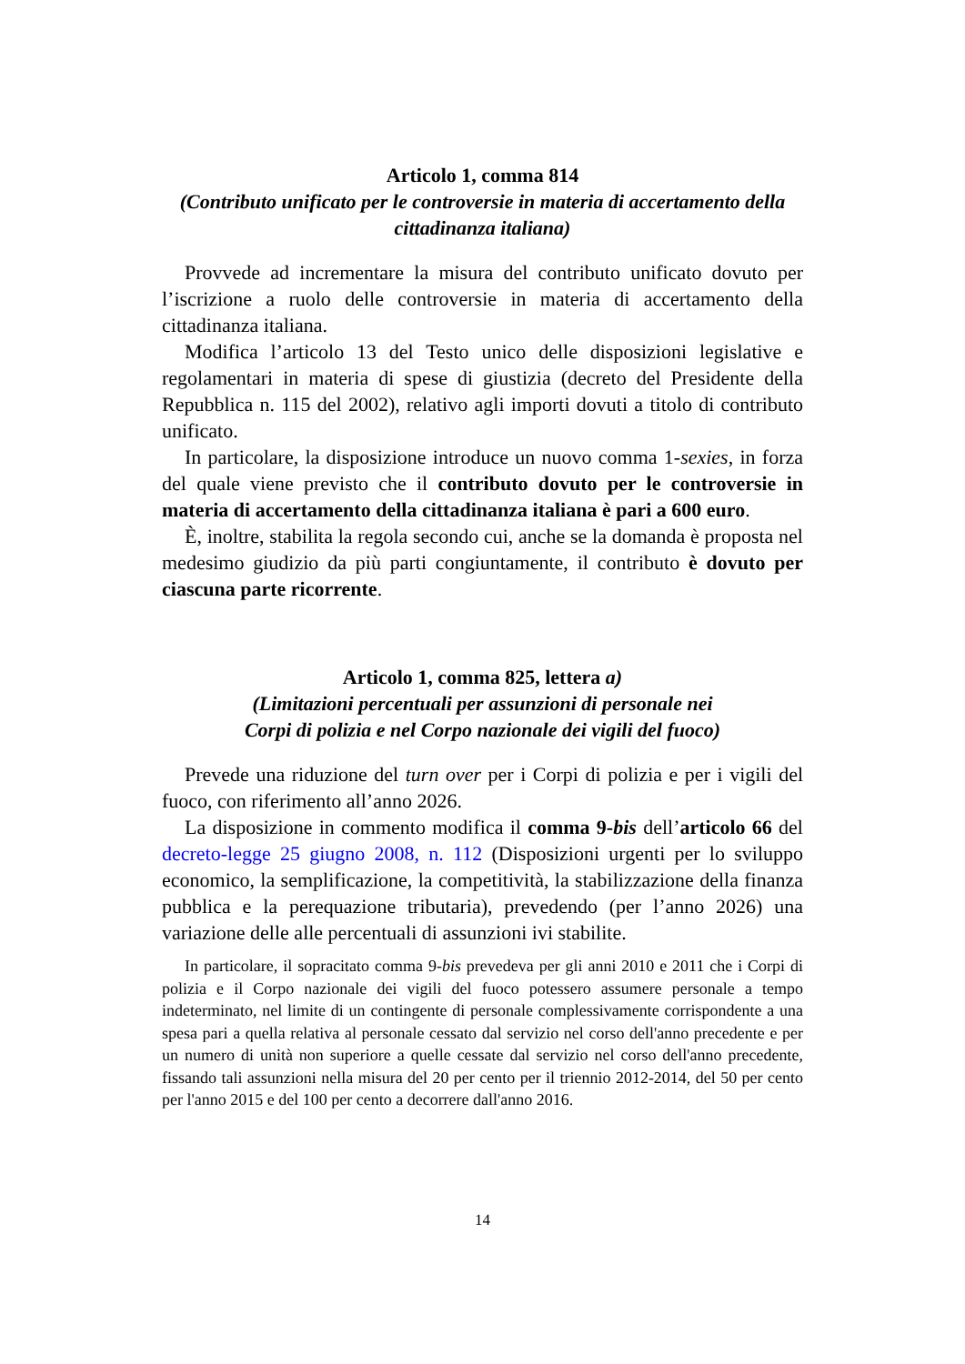Articolo 1, comma 814
(Contributo unificato per le controversie in materia di accertamento della cittadinanza italiana)
Provvede ad incrementare la misura del contributo unificato dovuto per l’iscrizione a ruolo delle controversie in materia di accertamento della cittadinanza italiana.
Modifica l’articolo 13 del Testo unico delle disposizioni legislative e regolamentari in materia di spese di giustizia (decreto del Presidente della Repubblica n. 115 del 2002), relativo agli importi dovuti a titolo di contributo unificato.
In particolare, la disposizione introduce un nuovo comma 1-sexies, in forza del quale viene previsto che il contributo dovuto per le controversie in materia di accertamento della cittadinanza italiana è pari a 600 euro.
È, inoltre, stabilita la regola secondo cui, anche se la domanda è proposta nel medesimo giudizio da più parti congiuntamente, il contributo è dovuto per ciascuna parte ricorrente.
Articolo 1, comma 825, lettera a)
(Limitazioni percentuali per assunzioni di personale nei
Corpi di polizia e nel Corpo nazionale dei vigili del fuoco)
Prevede una riduzione del turn over per i Corpi di polizia e per i vigili del fuoco, con riferimento all’anno 2026.
La disposizione in commento modifica il comma 9-bis dell’articolo 66 del decreto-legge 25 giugno 2008, n. 112 (Disposizioni urgenti per lo sviluppo economico, la semplificazione, la competitività, la stabilizzazione della finanza pubblica e la perequazione tributaria), prevedendo (per l’anno 2026) una variazione delle alle percentuali di assunzioni ivi stabilite.
In particolare, il sopracitato comma 9-bis prevedeva per gli anni 2010 e 2011 che i Corpi di polizia e il Corpo nazionale dei vigili del fuoco potessero assumere personale a tempo indeterminato, nel limite di un contingente di personale complessivamente corrispondente a una spesa pari a quella relativa al personale cessato dal servizio nel corso dell'anno precedente e per un numero di unità non superiore a quelle cessate dal servizio nel corso dell'anno precedente, fissando tali assunzioni nella misura del 20 per cento per il triennio 2012-2014, del 50 per cento per l'anno 2015 e del 100 per cento a decorrere dall'anno 2016.
14